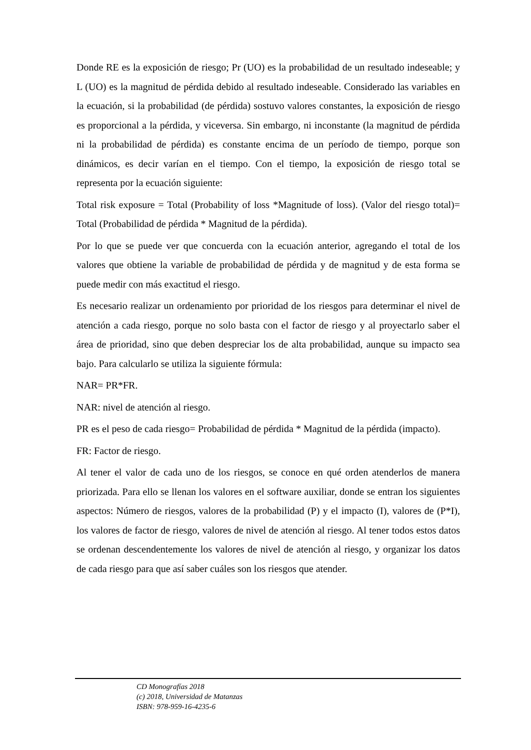Donde RE es la exposición de riesgo; Pr (UO) es la probabilidad de un resultado indeseable; y L (UO) es la magnitud de pérdida debido al resultado indeseable. Considerado las variables en la ecuación, si la probabilidad (de pérdida) sostuvo valores constantes, la exposición de riesgo es proporcional a la pérdida, y viceversa. Sin embargo, ni inconstante (la magnitud de pérdida ni la probabilidad de pérdida) es constante encima de un período de tiempo, porque son dinámicos, es decir varían en el tiempo. Con el tiempo, la exposición de riesgo total se representa por la ecuación siguiente:
Total risk exposure = Total (Probability of loss *Magnitude of loss). (Valor del riesgo total)= Total (Probabilidad de pérdida * Magnitud de la pérdida).
Por lo que se puede ver que concuerda con la ecuación anterior, agregando el total de los valores que obtiene la variable de probabilidad de pérdida y de magnitud y de esta forma se puede medir con más exactitud el riesgo.
Es necesario realizar un ordenamiento por prioridad de los riesgos para determinar el nivel de atención a cada riesgo, porque no solo basta con el factor de riesgo y al proyectarlo saber el área de prioridad, sino que deben despreciar los de alta probabilidad, aunque su impacto sea bajo. Para calcularlo se utiliza la siguiente fórmula:
NAR= PR*FR.
NAR: nivel de atención al riesgo.
PR es el peso de cada riesgo= Probabilidad de pérdida * Magnitud de la pérdida (impacto).
FR: Factor de riesgo.
Al tener el valor de cada uno de los riesgos, se conoce en qué orden atenderlos de manera priorizada. Para ello se llenan los valores en el software auxiliar, donde se entran los siguientes aspectos: Número de riesgos, valores de la probabilidad (P) y el impacto (I), valores de (P*I), los valores de factor de riesgo, valores de nivel de atención al riesgo. Al tener todos estos datos se ordenan descendentemente los valores de nivel de atención al riesgo, y organizar los datos de cada riesgo para que así saber cuáles son los riesgos que atender.
CD Monografías 2018
(c) 2018, Universidad de Matanzas
ISBN: 978-959-16-4235-6